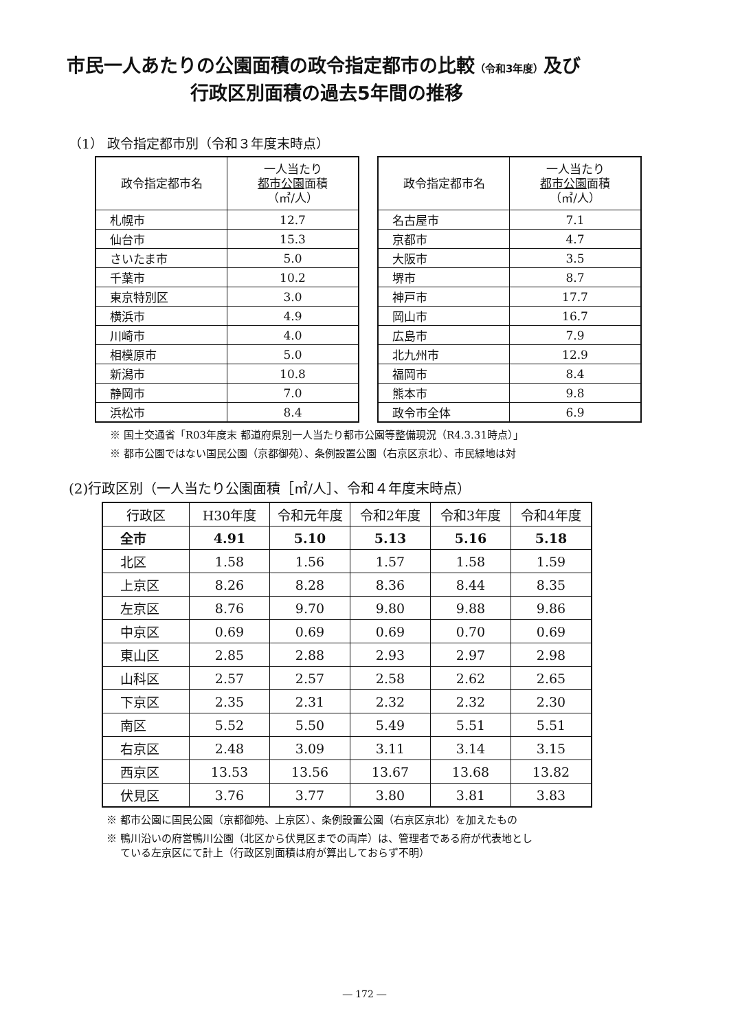市民一人あたりの公園面積の政令指定都市の比較（令和3年度）及び
行政区別面積の過去5年間の推移
（1） 政令指定都市別（令和３年度末時点）
| 政令指定都市名 | 一人当たり 都市公園 面積 （㎡/人） |
| --- | --- |
| 札幌市 | 12.7 |
| 仙台市 | 15.3 |
| さいたま市 | 5.0 |
| 千葉市 | 10.2 |
| 東京特別区 | 3.0 |
| 横浜市 | 4.9 |
| 川崎市 | 4.0 |
| 相模原市 | 5.0 |
| 新潟市 | 10.8 |
| 静岡市 | 7.0 |
| 浜松市 | 8.4 |
| 政令指定都市名 | 一人当たり 都市公園 面積 （㎡/人） |
| --- | --- |
| 名古屋市 | 7.1 |
| 京都市 | 4.7 |
| 大阪市 | 3.5 |
| 堺市 | 8.7 |
| 神戸市 | 17.7 |
| 岡山市 | 16.7 |
| 広島市 | 7.9 |
| 北九州市 | 12.9 |
| 福岡市 | 8.4 |
| 熊本市 | 9.8 |
| 政令市全体 | 6.9 |
※ 国土交通省「R03年度末 都道府県別一人当たり都市公園等整備現況（R4.3.31時点）」
※ 都市公園ではない国民公園（京都御苑）、条例設置公園（右京区京北）、市民緑地は対
(2)行政区別（一人当たり公園面積［㎡/人］、令和４年度末時点）
| 行政区 | H30年度 | 令和元年度 | 令和2年度 | 令和3年度 | 令和4年度 |
| --- | --- | --- | --- | --- | --- |
| 全市 | 4.91 | 5.10 | 5.13 | 5.16 | 5.18 |
| 北区 | 1.58 | 1.56 | 1.57 | 1.58 | 1.59 |
| 上京区 | 8.26 | 8.28 | 8.36 | 8.44 | 8.35 |
| 左京区 | 8.76 | 9.70 | 9.80 | 9.88 | 9.86 |
| 中京区 | 0.69 | 0.69 | 0.69 | 0.70 | 0.69 |
| 東山区 | 2.85 | 2.88 | 2.93 | 2.97 | 2.98 |
| 山科区 | 2.57 | 2.57 | 2.58 | 2.62 | 2.65 |
| 下京区 | 2.35 | 2.31 | 2.32 | 2.32 | 2.30 |
| 南区 | 5.52 | 5.50 | 5.49 | 5.51 | 5.51 |
| 右京区 | 2.48 | 3.09 | 3.11 | 3.14 | 3.15 |
| 西京区 | 13.53 | 13.56 | 13.67 | 13.68 | 13.82 |
| 伏見区 | 3.76 | 3.77 | 3.80 | 3.81 | 3.83 |
※ 都市公園に国民公園（京都御苑、上京区）、条例設置公園（右京区京北）を加えたもの
※ 鴨川沿いの府営鴨川公園（北区から伏見区までの両岸）は、管理者である府が代表地とし
　 ている左京区にて計上（行政区別面積は府が算出しておらず不明）
― 172 ―